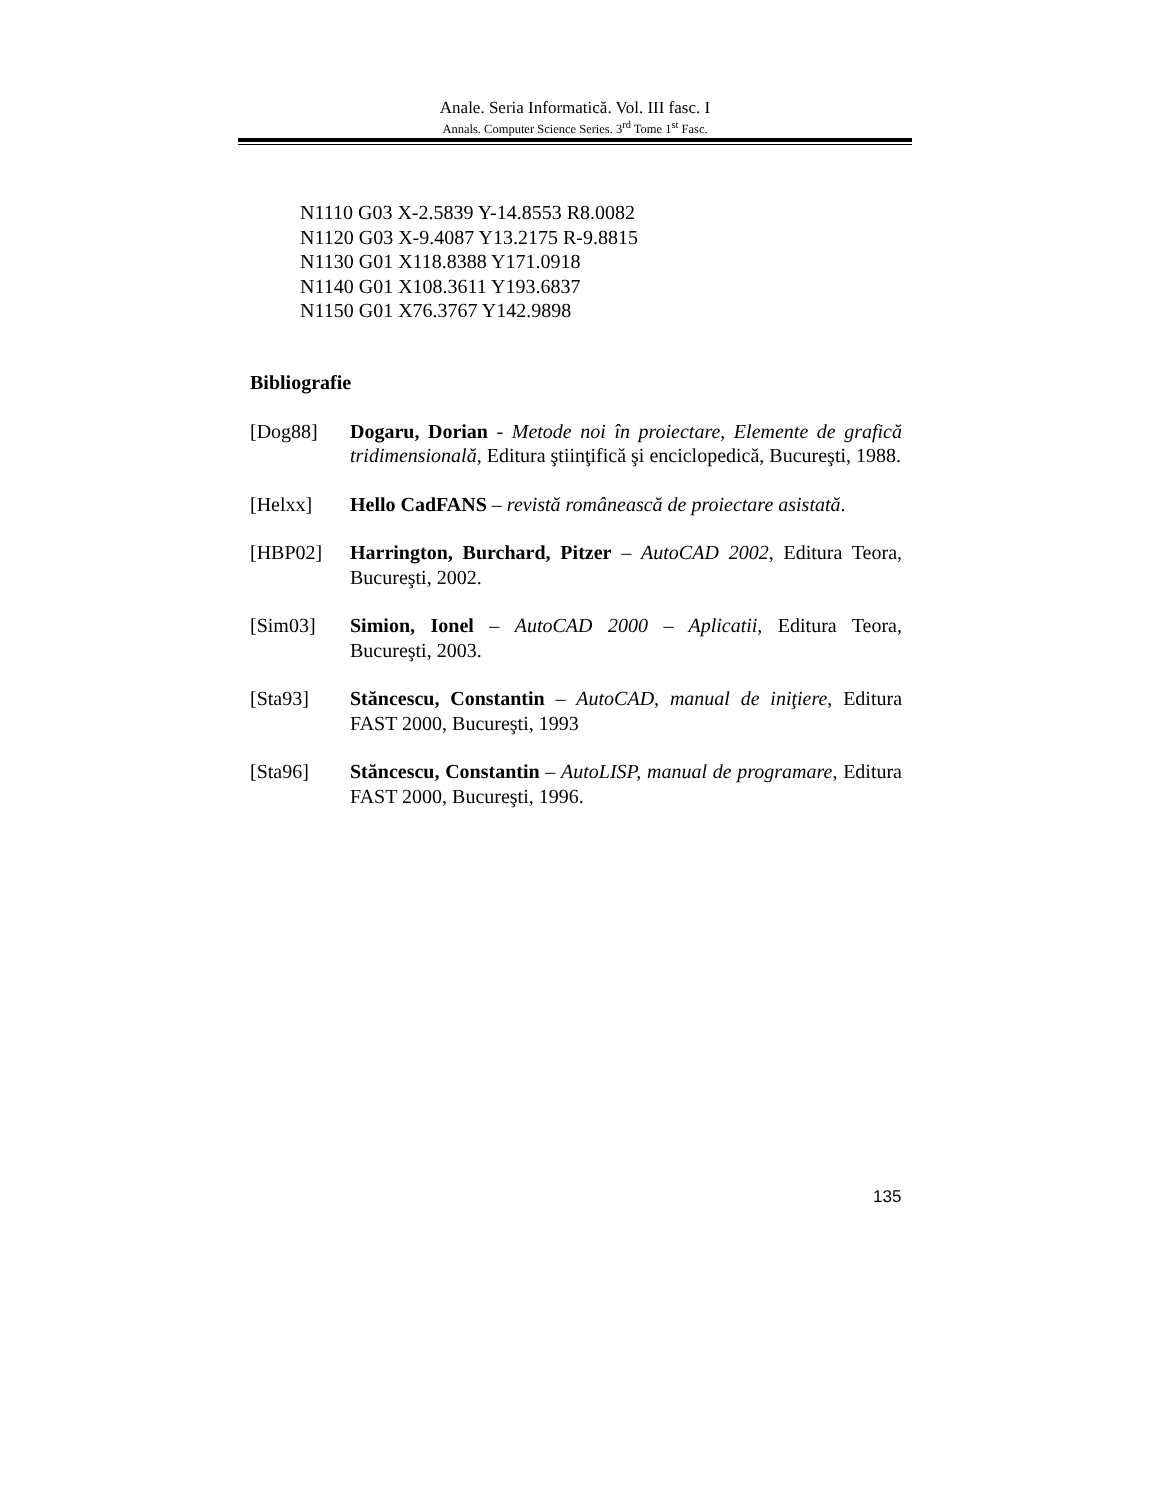Anale. Seria Informatică. Vol. III fasc. I
Annals. Computer Science Series. 3<sup>rd</sup> Tome 1<sup>st</sup> Fasc.
N1110 G03 X-2.5839 Y-14.8553 R8.0082
N1120 G03 X-9.4087 Y13.2175 R-9.8815
N1130 G01 X118.8388 Y171.0918
N1140 G01 X108.3611 Y193.6837
N1150 G01 X76.3767 Y142.9898
Bibliografie
[Dog88] Dogaru, Dorian - Metode noi în proiectare, Elemente de grafică tridimensională, Editura ştiinţifică şi enciclopedică, Bucureşti, 1988.
[Helxx] Hello CadFANS – revistă românească de proiectare asistată.
[HBP02] Harrington, Burchard, Pitzer – AutoCAD 2002, Editura Teora, Bucureşti, 2002.
[Sim03] Simion, Ionel – AutoCAD 2000 – Aplicatii, Editura Teora, Bucureşti, 2003.
[Sta93] Stăncescu, Constantin – AutoCAD, manual de iniţiere, Editura FAST 2000, Bucureşti, 1993
[Sta96] Stăncescu, Constantin – AutoLISP, manual de programare, Editura FAST 2000, Bucureşti, 1996.
135